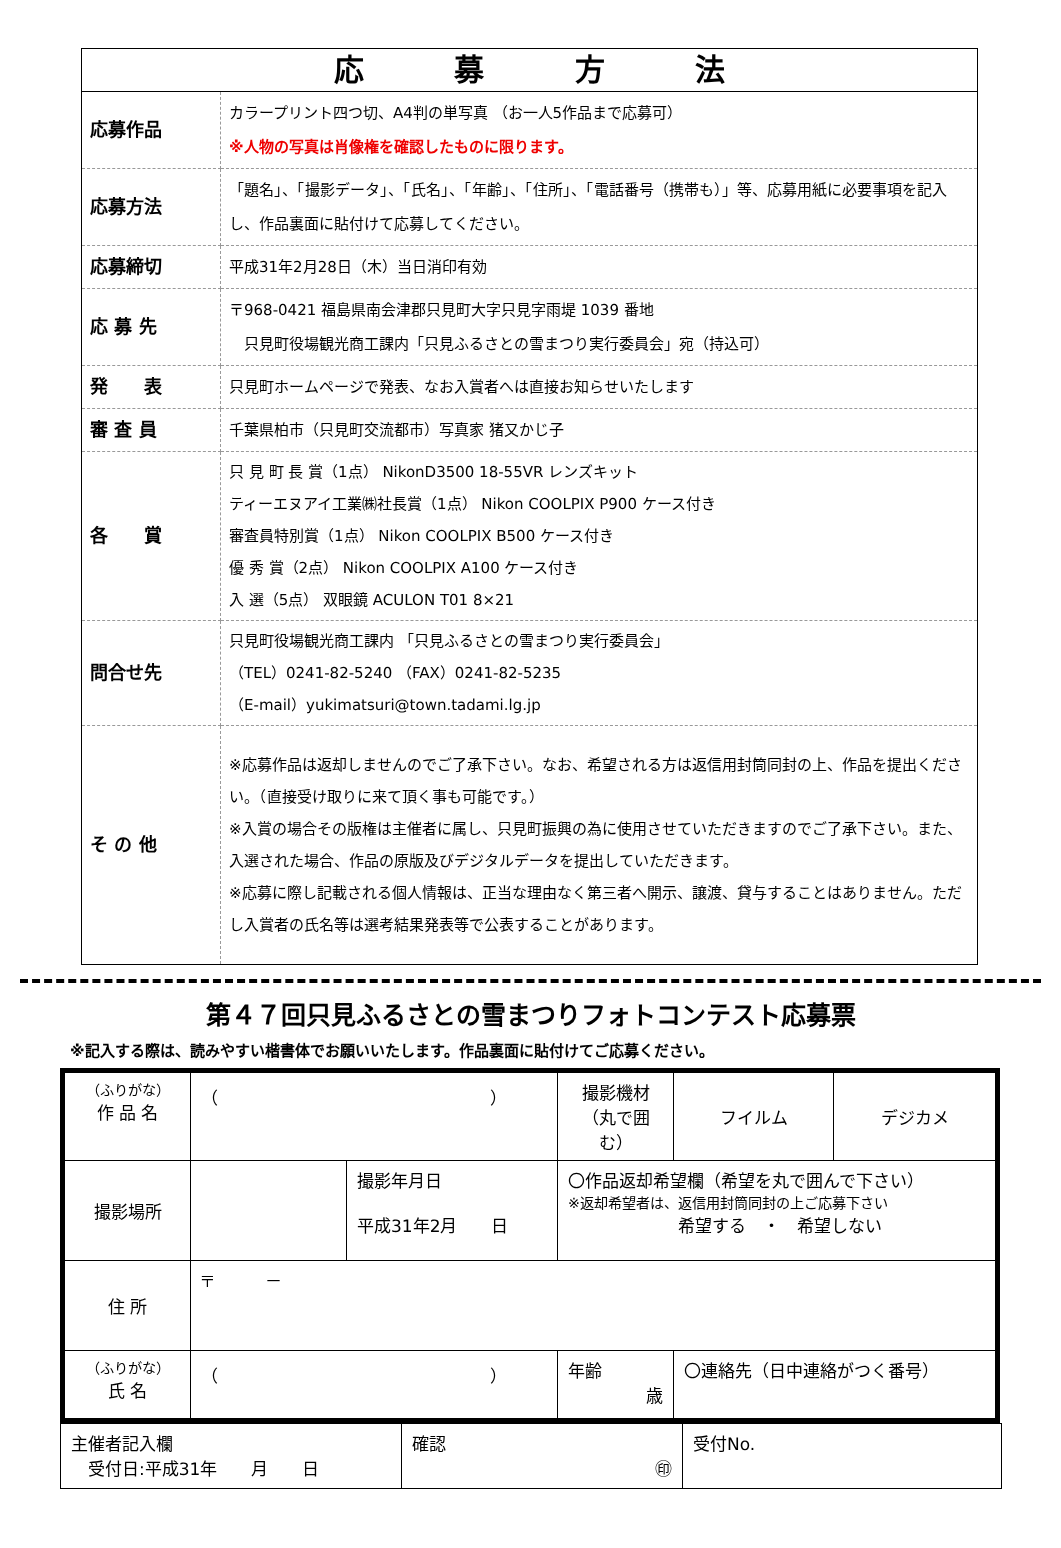| 応 募 方 法 | |
| 応募作品 | カラープリント四つ切、A4判の単写真 （お一人5作品まで応募可） ※人物の写真は肖像権を確認したものに限ります。 |
| 応募方法 | 「題名」、「撮影データ」、「氏名」、「年齢」、「住所」、「電話番号（携帯も）」等、応募用紙に必要事項を記入し、作品裏面に貼付けて応募してください。 |
| 応募締切 | 平成31年2月28日（木）当日消印有効 |
| 応 募 先 | 〒968-0421 福島県南会津郡只見町大字只見字雨堤 1039 番地 只見町役場観光商工課内「只見ふるさとの雪まつり実行委員会」宛（持込可） |
| 発 表 | 只見町ホームページで発表、なお入賞者へは直接お知らせいたします |
| 審 査 員 | 千葉県柏市（只見町交流都市）写真家 猪又かじ子 |
| 各 賞 | 只 見 町 長 賞（1点） NikonD3500 18-55VR レンズキット ティーエヌアイ工業㈱社長賞（1点） Nikon COOLPIX P900 ケース付き 審査員特別賞（1点） Nikon COOLPIX B500 ケース付き 優 秀 賞（2点） Nikon COOLPIX A100 ケース付き 入 選（5点） 双眼鏡 ACULON T01 8×21 |
| 問合せ先 | 只見町役場観光商工課内 「只見ふるさとの雪まつり実行委員会」 （TEL）0241-82-5240 （FAX）0241-82-5235 （E-mail）yukimatsuri@town.tadami.lg.jp |
| そ の 他 | ※応募作品は返却しませんのでご了承下さい。なお、希望される方は返信用封筒同封の上、作品を提出ください。（直接受け取りに来て頂く事も可能です。） ※入賞の場合その版権は主催者に属し、只見町振興の為に使用させていただきますのでご了承下さい。また、入選された場合、作品の原版及びデジタルデータを提出していただきます。 ※応募に際し記載される個人情報は、正当な理由なく第三者へ開示、譲渡、貸与することはありません。ただし入賞者の氏名等は選考結果発表等で公表することがあります。 |
第４７回只見ふるさとの雪まつりフォトコンテスト応募票
※記入する際は、読みやすい楷書体でお願いいたします。作品裏面に貼付けてご応募ください。
| （ふりがな） 作 品 名 | （ ） | | 撮影機材 （丸で囲む） | フイルム | デジカメ |
| 撮影場所 | | 撮影年月日 平成31年2月 日 | 〇作品返却希望欄（希望を丸で囲んで下さい） ※返却希望者は、返信用封筒同封の上ご応募下さい 希望する ・ 希望しない | | |
| 住 所 | 〒 － | | | | |
| （ふりがな） 氏 名 | （ ） | | 年齢 歳 | 〇連絡先（日中連絡がつく番号） | |
| 主催者記入欄 受付日:平成31年 月 日 | 確認 ㊞ | 受付No. |